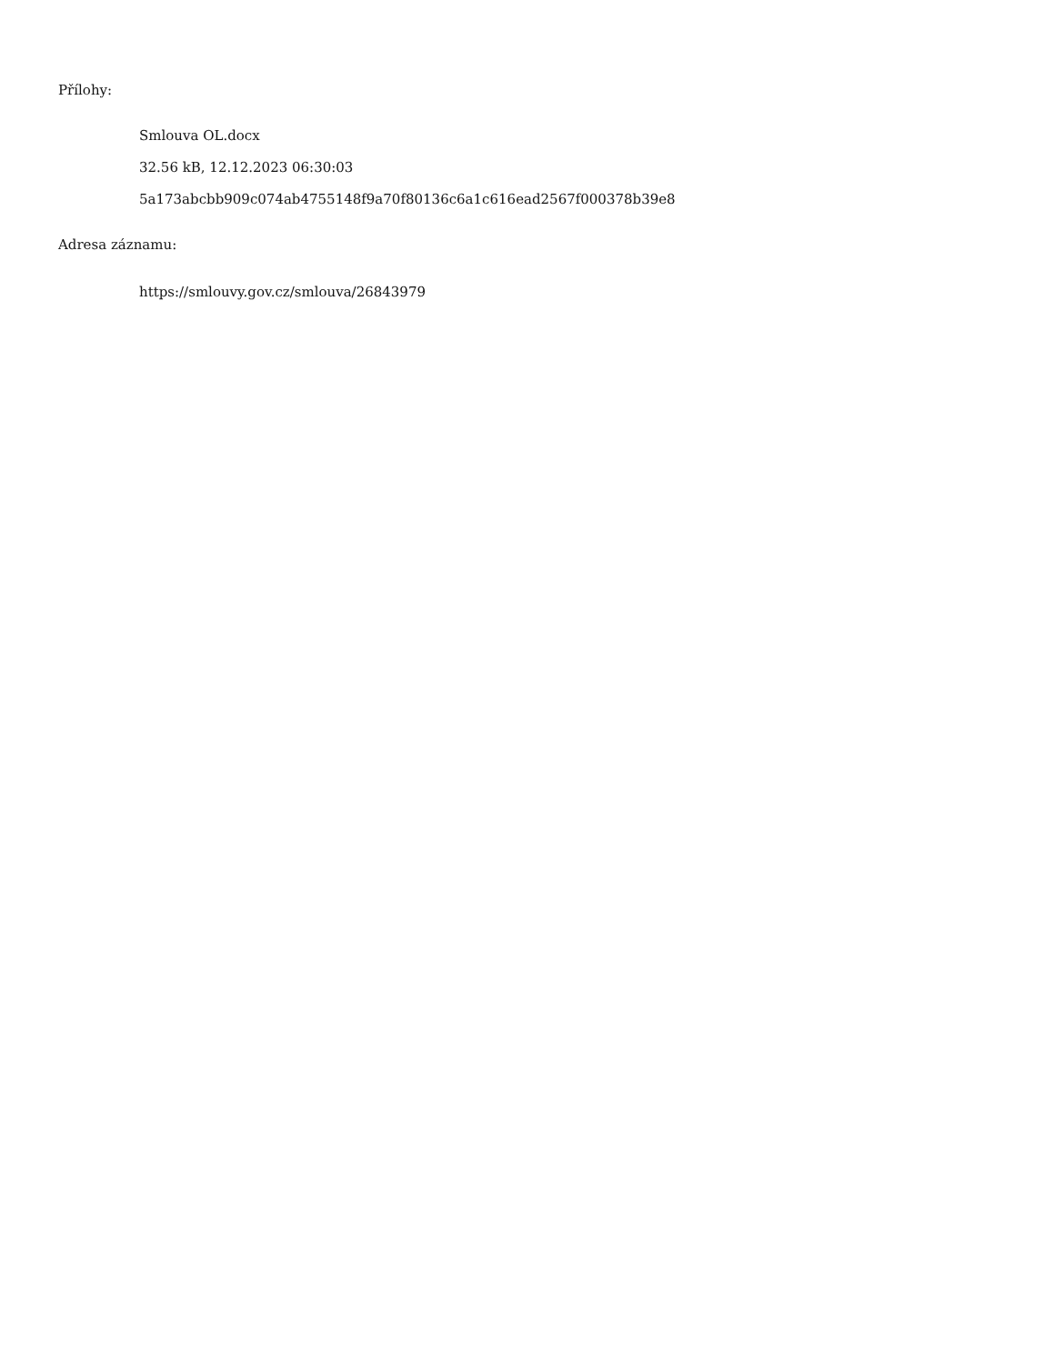Přílohy:
Smlouva OL.docx
32.56 kB, 12.12.2023 06:30:03
5a173abcbb909c074ab4755148f9a70f80136c6a1c616ead2567f000378b39e8
Adresa záznamu:
https://smlouvy.gov.cz/smlouva/26843979